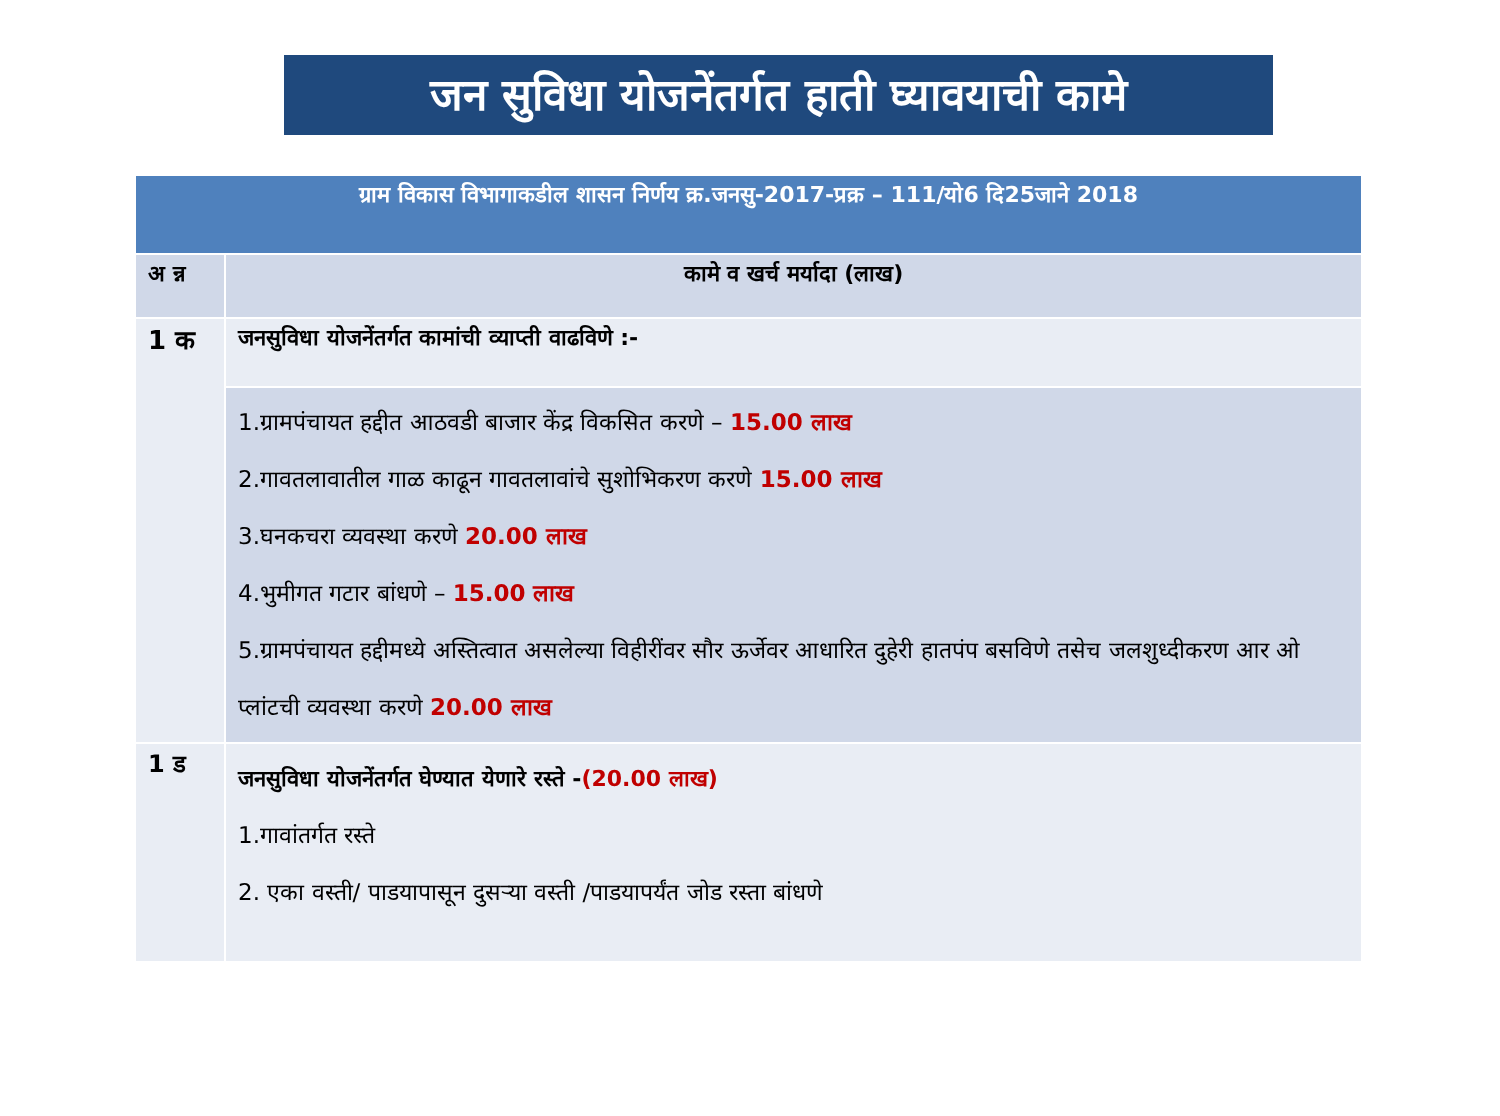जन सुविधा योजनेंतर्गत हाती घ्यावयाची कामे
| ग्राम विकास विभागाकडील शासन निर्णय क्र.जनसु-2017-प्रक्र – 111/यो6 दि25जाने 2018 | |
| अ न्न | कामे व खर्च मर्यादा (लाख) |
| 1 क | जनसुविधा योजनेंतर्गत कामांची व्याप्ती वाढविणे :- |
| | 1.ग्रामपंचायत हद्दीत आठवडी बाजार केंद्र विकसित करणे – 15.00 लाख 2.गावतलावातील गाळ काढून गावतलावांचे सुशोभिकरण करणे 15.00 लाख 3.घनकचरा व्यवस्था करणे 20.00 लाख 4.भुमीगत गटार बांधणे – 15.00 लाख 5.ग्रामपंचायत हद्दीमध्ये अस्तित्वात असलेल्या विहीरींवर सौर ऊर्जेवर आधारित दुहेरी हातपंप बसविणे तसेच जलशुध्दीकरण आर ओ प्लांटची व्यवस्था करणे 20.00 लाख |
| 1 ड | जनसुविधा योजनेंतर्गत घेण्यात येणारे रस्ते - (20.00 लाख) 1.गावांतर्गत रस्ते 2. एका वस्ती/ पाडयापासून दुसऱ्या वस्ती /पाडयापर्यंत जोड रस्ता बांधणे |